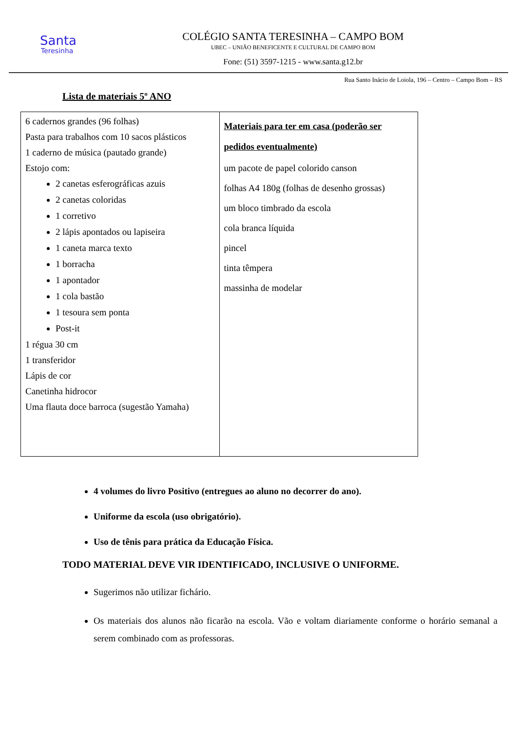Santa
Teresinha
COLÉGIO SANTA TERESINHA – CAMPO BOM
UBEC – UNIÃO BENEFICENTE E CULTURAL DE CAMPO BOM
Fone: (51) 3597-1215 - www.santa.g12.br
Rua Santo Inácio de Loiola, 196 – Centro – Campo Bom – RS
Lista de materiais 5º ANO
| 6 cadernos grandes (96 folhas) Pasta para trabalhos com 10 sacos plásticos 1 caderno de música (pautado grande) Estojo com: 2 canetas esferográficas azuis 2 canetas coloridas 1 corretivo 2 lápis apontados ou lapiseira 1 caneta marca texto 1 borracha 1 apontador 1 cola bastão 1 tesoura sem ponta Post-it 1 régua 30 cm 1 transferidor Lápis de cor Canetinha hidrocor Uma flauta doce barroca (sugestão Yamaha) | Materiais para ter em casa (poderão ser pedidos eventualmente) um pacote de papel colorido canson folhas A4 180g (folhas de desenho grossas) um bloco timbrado da escola cola branca líquida pincel tinta têmpera massinha de modelar |
4 volumes do livro Positivo (entregues ao aluno no decorrer do ano).
Uniforme da escola (uso obrigatório).
Uso de tênis para prática da Educação Física.
TODO MATERIAL DEVE VIR IDENTIFICADO, INCLUSIVE O UNIFORME.
Sugerimos não utilizar fichário.
Os materiais dos alunos não ficarão na escola. Vão e voltam diariamente conforme o horário semanal a serem combinado com as professoras.